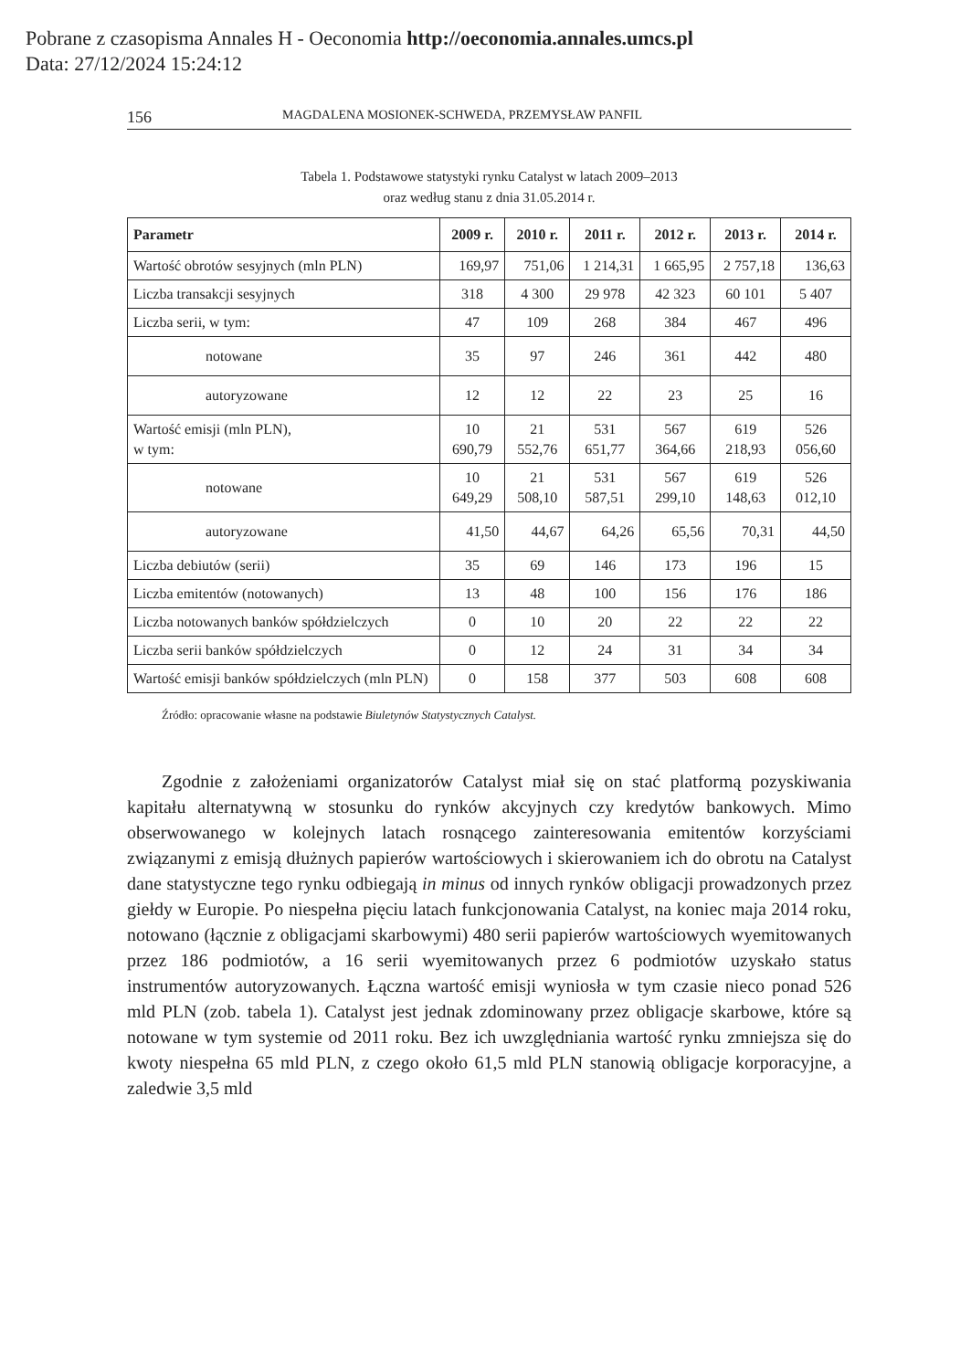Pobrane z czasopisma Annales H - Oeconomia http://oeconomia.annales.umcs.pl
Data: 27/12/2024 15:24:12
156 MAGDALENA MOSIONEK-SCHWEDA, PRZEMYSŁAW PANFIL
Tabela 1. Podstawowe statystyki rynku Catalyst w latach 2009–2013
oraz według stanu z dnia 31.05.2014 r.
| Parametr | 2009 r. | 2010 r. | 2011 r. | 2012 r. | 2013 r. | 2014 r. |
| --- | --- | --- | --- | --- | --- | --- |
| Wartość obrotów sesyjnych (mln PLN) | 169,97 | 751,06 | 1 214,31 | 1 665,95 | 2 757,18 | 136,63 |
| Liczba transakcji sesyjnych | 318 | 4 300 | 29 978 | 42 323 | 60 101 | 5 407 |
| Liczba serii, w tym: | 47 | 109 | 268 | 384 | 467 | 496 |
| notowane | 35 | 97 | 246 | 361 | 442 | 480 |
| autoryzowane | 12 | 12 | 22 | 23 | 25 | 16 |
| Wartość emisji (mln PLN), w tym: | 10 690,79 | 21 552,76 | 531 651,77 | 567 364,66 | 619 218,93 | 526 056,60 |
| notowane | 10 649,29 | 21 508,10 | 531 587,51 | 567 299,10 | 619 148,63 | 526 012,10 |
| autoryzowane | 41,50 | 44,67 | 64,26 | 65,56 | 70,31 | 44,50 |
| Liczba debiutów (serii) | 35 | 69 | 146 | 173 | 196 | 15 |
| Liczba emitentów (notowanych) | 13 | 48 | 100 | 156 | 176 | 186 |
| Liczba notowanych banków spółdzielczych | 0 | 10 | 20 | 22 | 22 | 22 |
| Liczba serii banków spółdzielczych | 0 | 12 | 24 | 31 | 34 | 34 |
| Wartość emisji banków spółdzielczych (mln PLN) | 0 | 158 | 377 | 503 | 608 | 608 |
Źródło: opracowanie własne na podstawie Biuletynów Statystycznych Catalyst.
Zgodnie z założeniami organizatorów Catalyst miał się on stać platformą pozyskiwania kapitału alternatywną w stosunku do rynków akcyjnych czy kredytów bankowych. Mimo obserwowanego w kolejnych latach rosnącego zainteresowania emitentów korzyściami związanymi z emisją dłużnych papierów wartościowych i skierowaniem ich do obrotu na Catalyst dane statystyczne tego rynku odbiegają in minus od innych rynków obligacji prowadzonych przez giełdy w Europie. Po niespełna pięciu latach funkcjonowania Catalyst, na koniec maja 2014 roku, notowano (łącznie z obligacjami skarbowymi) 480 serii papierów wartościowych wyemitowanych przez 186 podmiotów, a 16 serii wyemitowanych przez 6 podmiotów uzyskało status instrumentów autoryzowanych. Łączna wartość emisji wyniosła w tym czasie nieco ponad 526 mld PLN (zob. tabela 1). Catalyst jest jednak zdominowany przez obligacje skarbowe, które są notowane w tym systemie od 2011 roku. Bez ich uwzględniania wartość rynku zmniejsza się do kwoty niespełna 65 mld PLN, z czego około 61,5 mld PLN stanowią obligacje korporacyjne, a zaledwie 3,5 mld